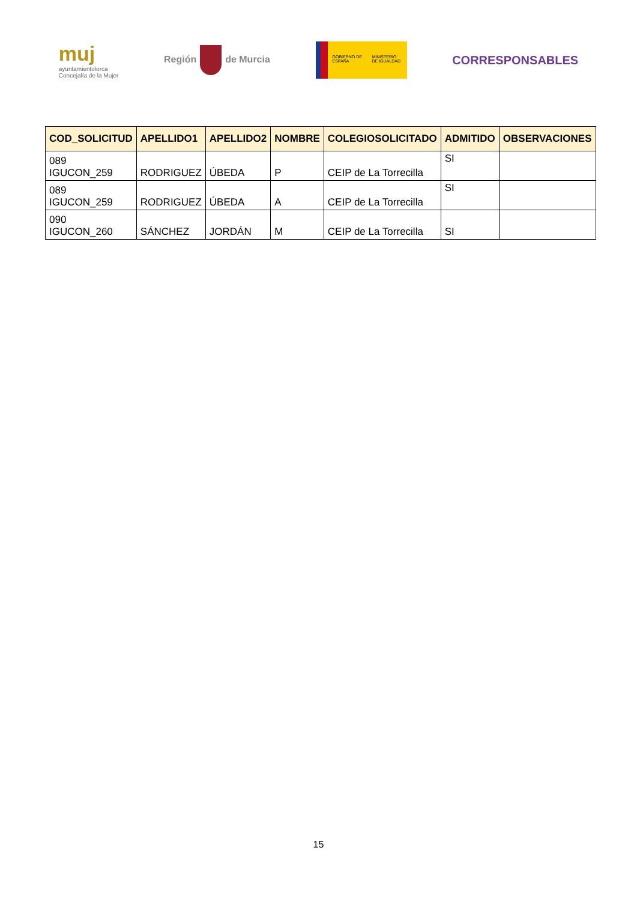muj
ayuntamientolorca
Concejalía de la Mujer
Región de Murcia
GOBIERNO DE ESPAÑA
MINISTERIO DE IGUALDAD
CORRESPONSABLES
| COD_SOLICITUD | APELLIDO1 | APELLIDO2 | NOMBRE | COLEGIOSOLICITADO | ADMITIDO | OBSERVACIONES |
| --- | --- | --- | --- | --- | --- | --- |
| 089 IGUCON_259 | RODRIGUEZ | ÚBEDA | P | CEIP de La Torrecilla | SI | |
| 089 IGUCON_259 | RODRIGUEZ | ÚBEDA | A | CEIP de La Torrecilla | SI | |
| 090 IGUCON_260 | SÁNCHEZ | JORDÁN | M | CEIP de La Torrecilla | SI | |
15